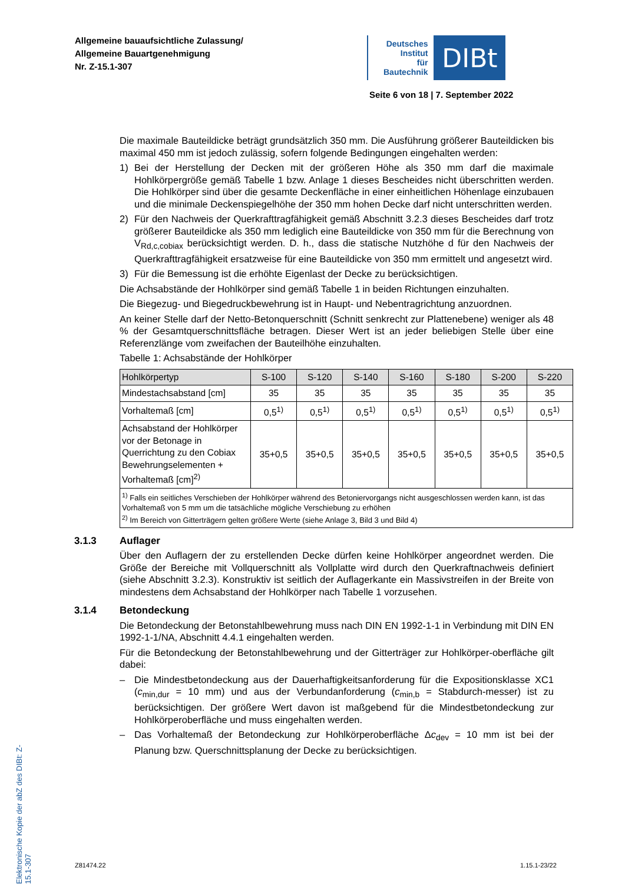Allgemeine bauaufsichtliche Zulassung/
Allgemeine Bauartgenehmigung
Nr. Z-15.1-307
Deutsches
Institut
für
Bautechnik
DIBt
Seite 6 von 18 | 7. September 2022
Elektronische Kopie der abZ des DIBt: Z-15.1-307
Die maximale Bauteildicke beträgt grundsätzlich 350 mm. Die Ausführung größerer Bauteildicken bis maximal 450 mm ist jedoch zulässig, sofern folgende Bedingungen eingehalten werden:
1) Bei der Herstellung der Decken mit der größeren Höhe als 350 mm darf die maximale Hohlkörpergröße gemäß Tabelle 1 bzw. Anlage 1 dieses Bescheides nicht überschritten werden. Die Hohlkörper sind über die gesamte Deckenfläche in einer einheitlichen Höhenlage einzubauen und die minimale Deckenspiegelhöhe der 350 mm hohen Decke darf nicht unterschritten werden.
2) Für den Nachweis der Querkrafttragfähigkeit gemäß Abschnitt 3.2.3 dieses Bescheides darf trotz größerer Bauteildicke als 350 mm lediglich eine Bauteildicke von 350 mm für die Berechnung von V<sub>Rd,c,cobiax</sub> berücksichtigt werden. D. h., dass die statische Nutzhöhe d für den Nachweis der Querkrafttragfähigkeit ersatzweise für eine Bauteildicke von 350 mm ermittelt und angesetzt wird.
3) Für die Bemessung ist die erhöhte Eigenlast der Decke zu berücksichtigen.
Die Achsabstände der Hohlkörper sind gemäß Tabelle 1 in beiden Richtungen einzuhalten.
Die Biegezug- und Biegedruckbewehrung ist in Haupt- und Nebentragrichtung anzuordnen.
An keiner Stelle darf der Netto-Betonquerschnitt (Schnitt senkrecht zur Plattenebene) weniger als 48 % der Gesamtquerschnittsfläche betragen. Dieser Wert ist an jeder beliebigen Stelle über eine Referenzlänge vom zweifachen der Bauteilhöhe einzuhalten.
Tabelle 1: Achsabstände der Hohlkörper
| Hohlkörpertyp | S-100 | S-120 | S-140 | S-160 | S-180 | S-200 | S-220 |
| --- | --- | --- | --- | --- | --- | --- | --- |
| Mindestachsabstand [cm] | 35 | 35 | 35 | 35 | 35 | 35 | 35 |
| Vorhaltemaß [cm] | 0,5<sup>1)</sup> | 0,5<sup>1)</sup> | 0,5<sup>1)</sup> | 0,5<sup>1)</sup> | 0,5<sup>1)</sup> | 0,5<sup>1)</sup> | 0,5<sup>1)</sup> |
| Achsabstand der Hohlkörper vor der Betonage in Querrichtung zu den Cobiax Bewehrungselementen + Vorhaltemaß [cm]<sup>2)</sup> | 35+0,5 | 35+0,5 | 35+0,5 | 35+0,5 | 35+0,5 | 35+0,5 | 35+0,5 |
| <sup>1)</sup> Falls ein seitliches Verschieben der Hohlkörper während des Betoniervorgangs nicht ausgeschlossen werden kann, ist das Vorhaltemaß von 5 mm um die tatsächliche mögliche Verschiebung zu erhöhen <sup>2)</sup> Im Bereich von Gitterträgern gelten größere Werte (siehe Anlage 3, Bild 3 und Bild 4) | | | | | | | |
3.1.3 Auflager
Über den Auflagern der zu erstellenden Decke dürfen keine Hohlkörper angeordnet werden. Die Größe der Bereiche mit Vollquerschnitt als Vollplatte wird durch den Querkraftnachweis definiert (siehe Abschnitt 3.2.3). Konstruktiv ist seitlich der Auflagerkante ein Massivstreifen in der Breite von mindestens dem Achsabstand der Hohlkörper nach Tabelle 1 vorzusehen.
3.1.4 Betondeckung
Die Betondeckung der Betonstahlbewehrung muss nach DIN EN 1992-1-1 in Verbindung mit DIN EN 1992-1-1/NA, Abschnitt 4.4.1 eingehalten werden.
Für die Betondeckung der Betonstahlbewehrung und der Gitterträger zur Hohlkörper-oberfläche gilt dabei:
– Die Mindestbetondeckung aus der Dauerhaftigkeitsanforderung für die Expositionsklasse XC1 (c<sub>min,dur</sub> = 10 mm) und aus der Verbundanforderung (c<sub>min,b</sub> = Stabdurch-messer) ist zu berücksichtigen. Der größere Wert davon ist maßgebend für die Mindestbetondeckung zur Hohlkörperoberfläche und muss eingehalten werden.
– Das Vorhaltemaß der Betondeckung zur Hohlkörperoberfläche Δc<sub>dev</sub> = 10 mm ist bei der Planung bzw. Querschnittsplanung der Decke zu berücksichtigen.
Z81474.22 1.15.1-23/22